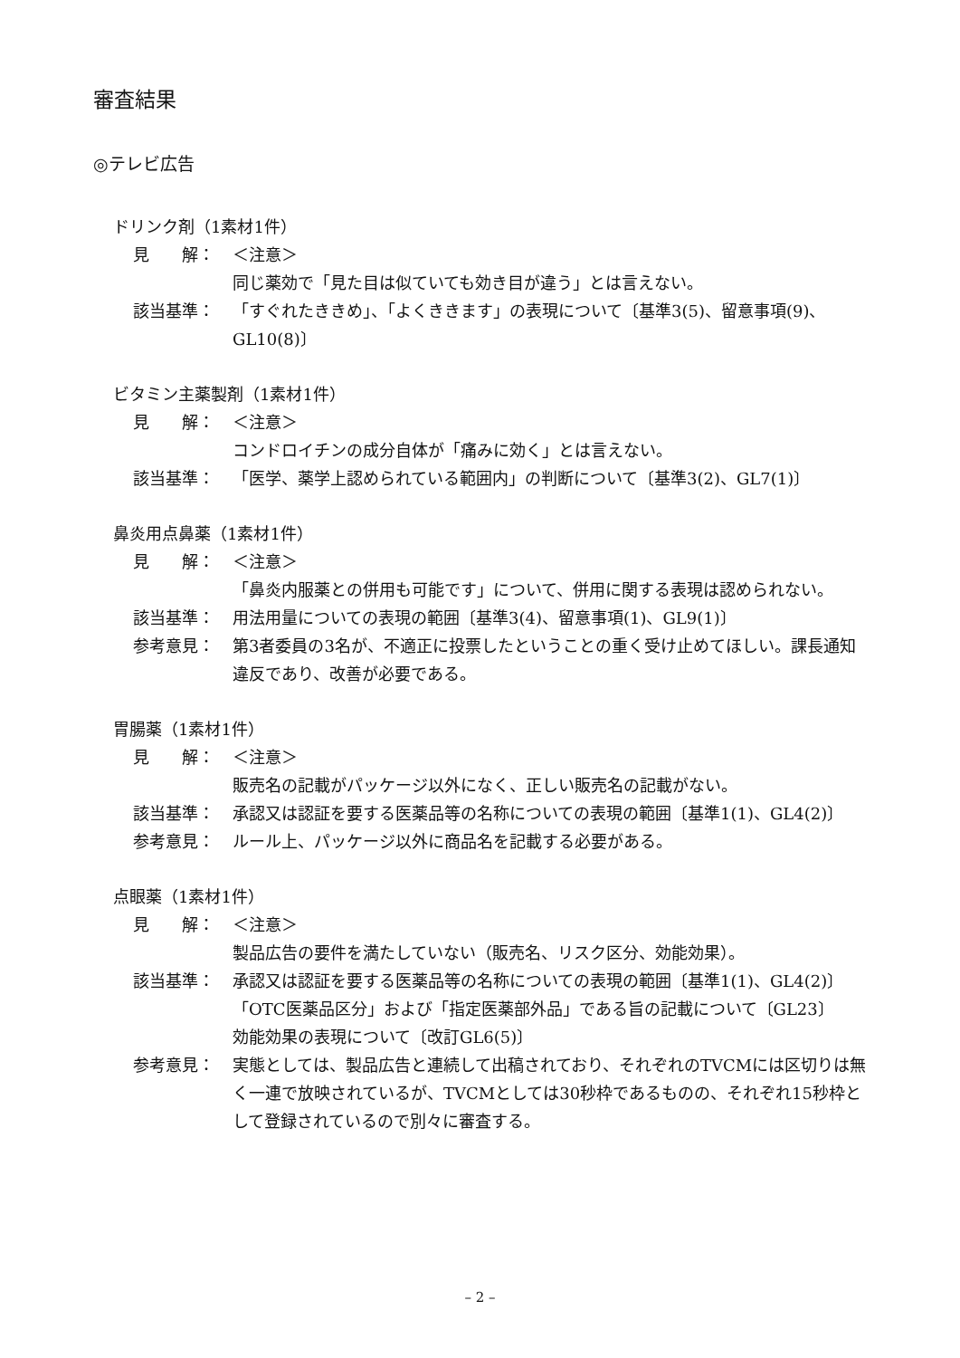審査結果
◎テレビ広告
ドリンク剤（1素材1件）
見　　解： ＜注意＞
同じ薬効で「見た目は似ていても効き目が違う」とは言えない。
該当基準： 「すぐれたききめ」、「よくききます」の表現について〔基準3(5)、留意事項(9)、GL10(8)〕
ビタミン主薬製剤（1素材1件）
見　　解： ＜注意＞
コンドロイチンの成分自体が「痛みに効く」とは言えない。
該当基準： 「医学、薬学上認められている範囲内」の判断について〔基準3(2)、GL7(1)〕
鼻炎用点鼻薬（1素材1件）
見　　解： ＜注意＞
「鼻炎内服薬との併用も可能です」について、併用に関する表現は認められない。
該当基準： 用法用量についての表現の範囲〔基準3(4)、留意事項(1)、GL9(1)〕
参考意見： 第3者委員の3名が、不適正に投票したということの重く受け止めてほしい。課長通知違反であり、改善が必要である。
胃腸薬（1素材1件）
見　　解： ＜注意＞
販売名の記載がパッケージ以外になく、正しい販売名の記載がない。
該当基準： 承認又は認証を要する医薬品等の名称についての表現の範囲〔基準1(1)、GL4(2)〕
参考意見： ルール上、パッケージ以外に商品名を記載する必要がある。
点眼薬（1素材1件）
見　　解： ＜注意＞
製品広告の要件を満たしていない（販売名、リスク区分、効能効果）。
該当基準： 承認又は認証を要する医薬品等の名称についての表現の範囲〔基準1(1)、GL4(2)〕
「OTC医薬品区分」および「指定医薬部外品」である旨の記載について〔GL23〕
効能効果の表現について〔改訂GL6(5)〕
参考意見： 実態としては、製品広告と連続して出稿されており、それぞれのTVCMには区切りは無く一連で放映されているが、TVCMとしては30秒枠であるものの、それぞれ15秒枠として登録されているので別々に審査する。
– 2 –